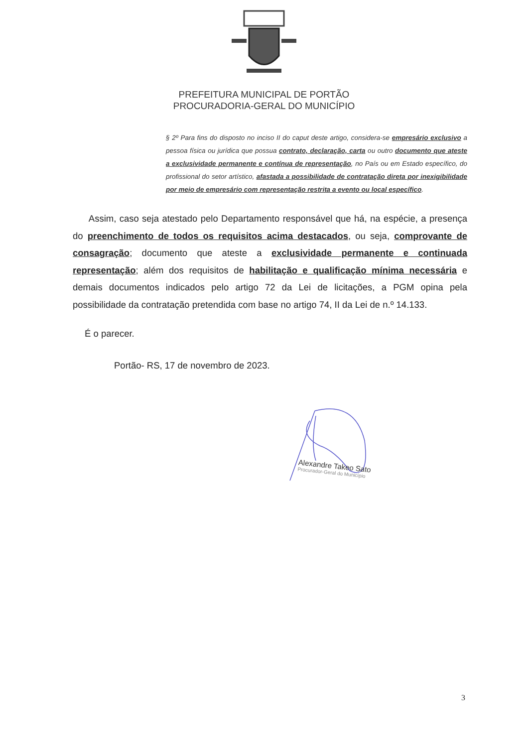PREFEITURA MUNICIPAL DE PORTÃO
PROCURADORIA-GERAL DO MUNICÍPIO
§ 2º Para fins do disposto no inciso II do caput deste artigo, considera-se empresário exclusivo a pessoa física ou jurídica que possua contrato, declaração, carta ou outro documento que ateste a exclusividade permanente e contínua de representação, no País ou em Estado específico, do profissional do setor artístico, afastada a possibilidade de contratação direta por inexigibilidade por meio de empresário com representação restrita a evento ou local específico.
Assim, caso seja atestado pelo Departamento responsável que há, na espécie, a presença do preenchimento de todos os requisitos acima destacados, ou seja, comprovante de consagração; documento que ateste a exclusividade permanente e continuada representação; além dos requisitos de habilitação e qualificação mínima necessária e demais documentos indicados pelo artigo 72 da Lei de licitações, a PGM opina pela possibilidade da contratação pretendida com base no artigo 74, II da Lei de n.º 14.133.
É o parecer.
Portão- RS, 17 de novembro de 2023.
Alexandre Takeo Sato
Procurador-Geral do Município
3